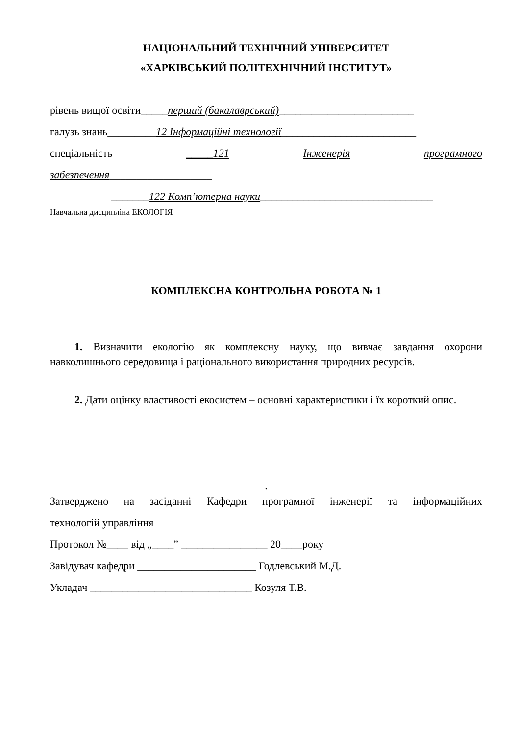НАЦІОНАЛЬНИЙ ТЕХНІЧНИЙ УНІВЕРСИТЕТ
«ХАРКІВСЬКИЙ ПОЛІТЕХНІЧНИЙ ІНСТИТУТ»
рівень вищої освіти_____перший (бакалаврський)_________________________
галузь знань_________12 Інформаційні технології_________________________
спеціальність _____121 Інженерія програмного
забезпечення___________________
_______122 Комп’ютерна науки________________________________
Навчальна дисципліна ЕКОЛОГІЯ
КОМПЛЕКСНА КОНТРОЛЬНА РОБОТА № 1
1. Визначити екологію як комплексну науку, що вивчає завдання охорони навколишнього середовища і раціонального використання природних ресурсів.
2. Дати оцінку властивості екосистем – основні характеристики і їх короткий опис.
.
Затверджено на засіданні Кафедри програмної інженерії та інформаційних
технологій управління
Протокол №____ від „____” ________________ 20____року
Завідувач кафедри ______________________ Годлевський М.Д.
Укладач ______________________________ Козуля Т.В.